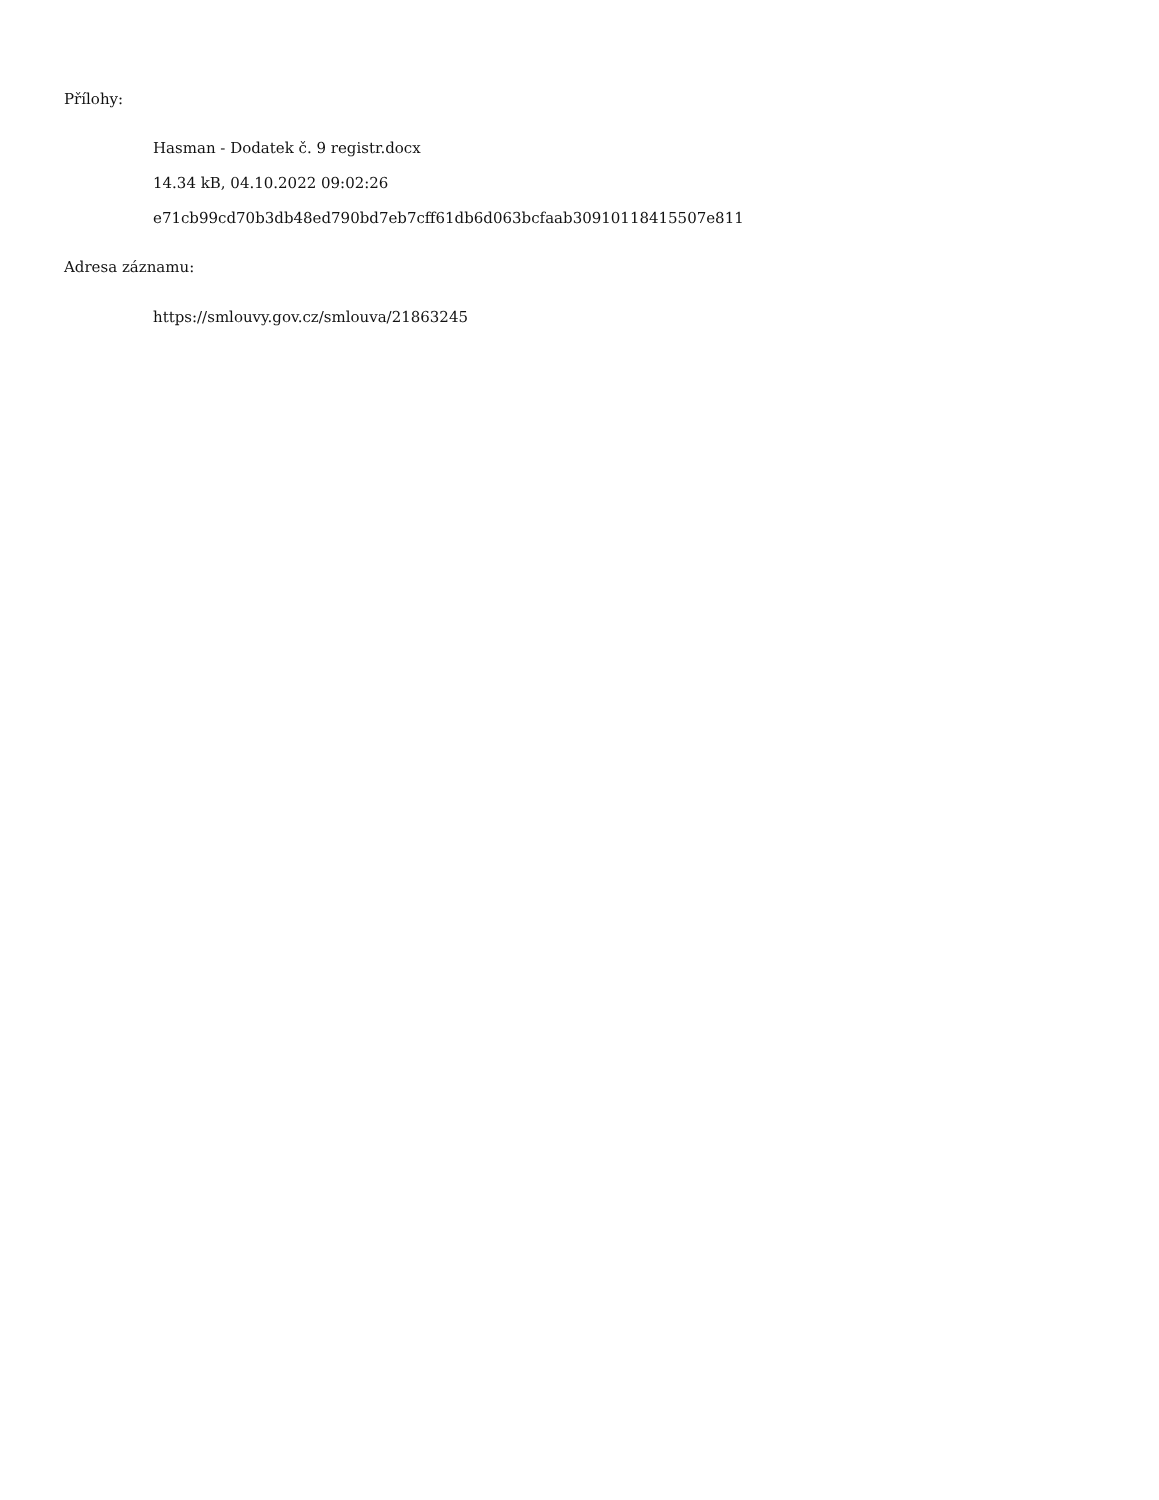Přílohy:
Hasman - Dodatek č. 9 registr.docx
14.34 kB, 04.10.2022 09:02:26
e71cb99cd70b3db48ed790bd7eb7cff61db6d063bcfaab30910118415507e811
Adresa záznamu:
https://smlouvy.gov.cz/smlouva/21863245